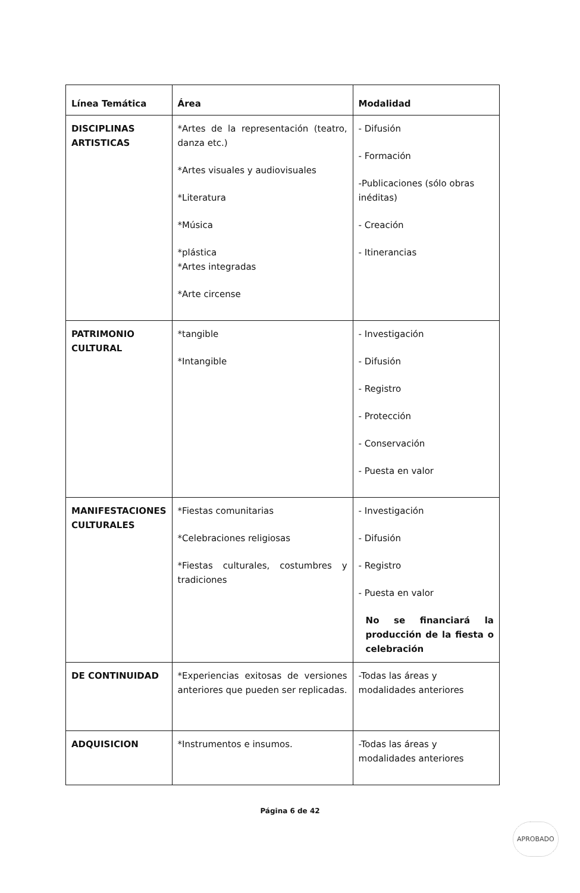| Línea Temática | Área | Modalidad |
| --- | --- | --- |
| DISCIPLINAS ARTISTICAS | *Artes de la representación (teatro, danza etc.) *Artes visuales y audiovisuales *Literatura *Música *plástica *Artes integradas *Arte circense | - Difusión - Formación -Publicaciones (sólo obras inéditas) - Creación - Itinerancias |
| PATRIMONIO CULTURAL | *tangible *Intangible | - Investigación - Difusión - Registro - Protección - Conservación - Puesta en valor |
| MANIFESTACIONES CULTURALES | *Fiestas comunitarias *Celebraciones religiosas *Fiestas culturales, costumbres y tradiciones | - Investigación - Difusión - Registro - Puesta en valor No se financiará la producción de la fiesta o celebración |
| DE CONTINUIDAD | *Experiencias exitosas de versiones anteriores que pueden ser replicadas. | -Todas las áreas y modalidades anteriores |
| ADQUISICION | *Instrumentos e insumos. | -Todas las áreas y modalidades anteriores |
Página 6 de 42
APROBADO